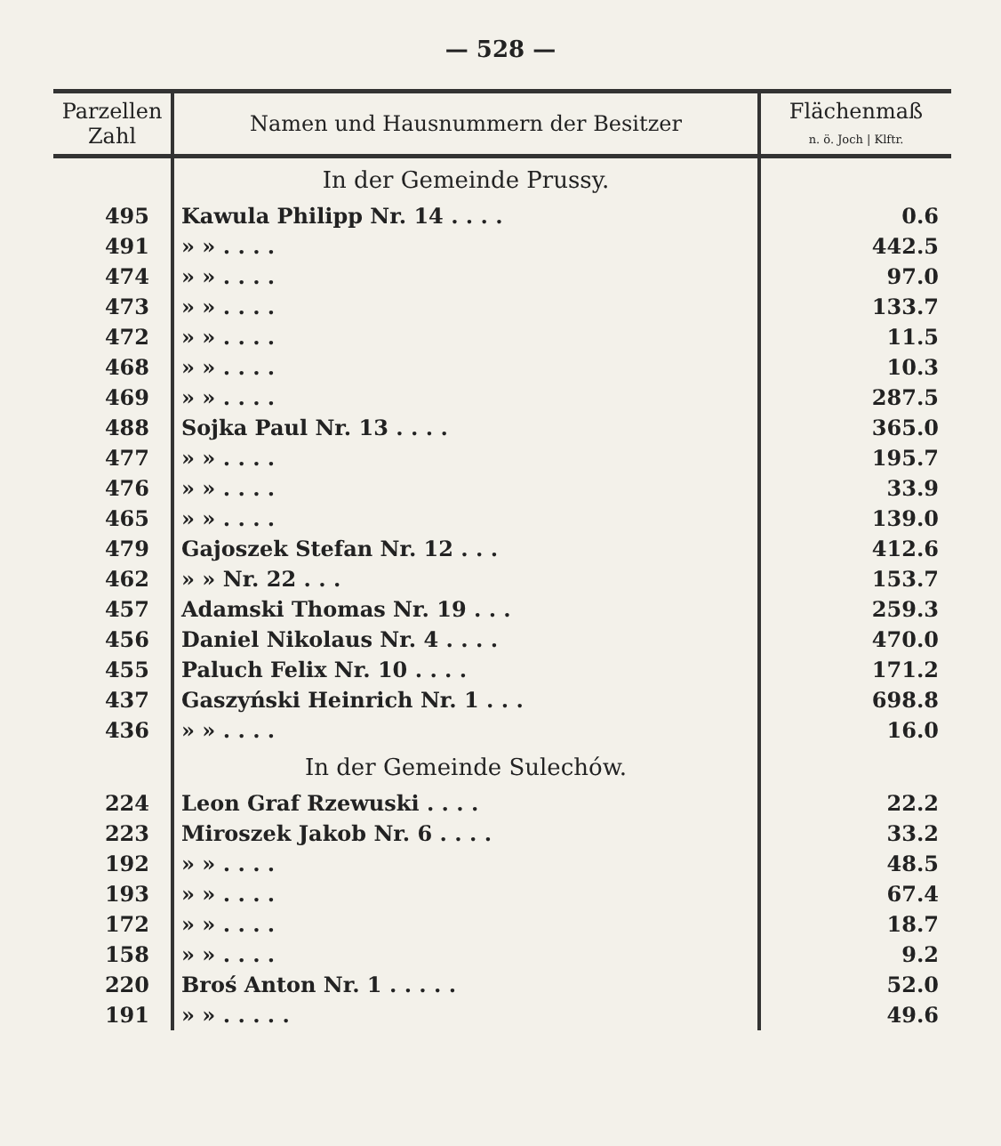— 528 —
| Parzellen Zahl | Namen und Hausnummern der Besitzer | Flächenmaß n. ö. Joch / Klftr. |
| --- | --- | --- |
| | In der Gemeinde Prussy. | |
| 495 | Kawula Philipp Nr. 14 . . . . | 0.6 |
| 491 | » » . . . . | 442.5 |
| 474 | » » . . . . | 97.0 |
| 473 | » » . . . . | 133.7 |
| 472 | » » . . . . | 11.5 |
| 468 | » » . . . . | 10.3 |
| 469 | » » . . . . | 287.5 |
| 488 | Sojka Paul Nr. 13 . . . . | 365.0 |
| 477 | » » . . . . | 195.7 |
| 476 | » » . . . . | 33.9 |
| 465 | » » . . . . | 139.0 |
| 479 | Gajoszek Stefan Nr. 12 . . . | 412.6 |
| 462 | » » Nr. 22 . . . | 153.7 |
| 457 | Adamski Thomas Nr. 19 . . . | 259.3 |
| 456 | Daniel Nikolaus Nr. 4 . . . . | 470.0 |
| 455 | Paluch Felix Nr. 10 . . . . | 171.2 |
| 437 | Gaszyński Heinrich Nr. 1 . . . | 698.8 |
| 436 | » » . . . . | 16.0 |
| | In der Gemeinde Sulechów. | |
| 224 | Leon Graf Rzewuski . . . . | 22.2 |
| 223 | Miroszek Jakob Nr. 6 . . . . | 33.2 |
| 192 | » » . . . . | 48.5 |
| 193 | » » . . . . | 67.4 |
| 172 | » » . . . . | 18.7 |
| 158 | » » . . . . | 9.2 |
| 220 | Broś Anton Nr. 1 . . . . . | 52.0 |
| 191 | » » . . . . . | 49.6 |